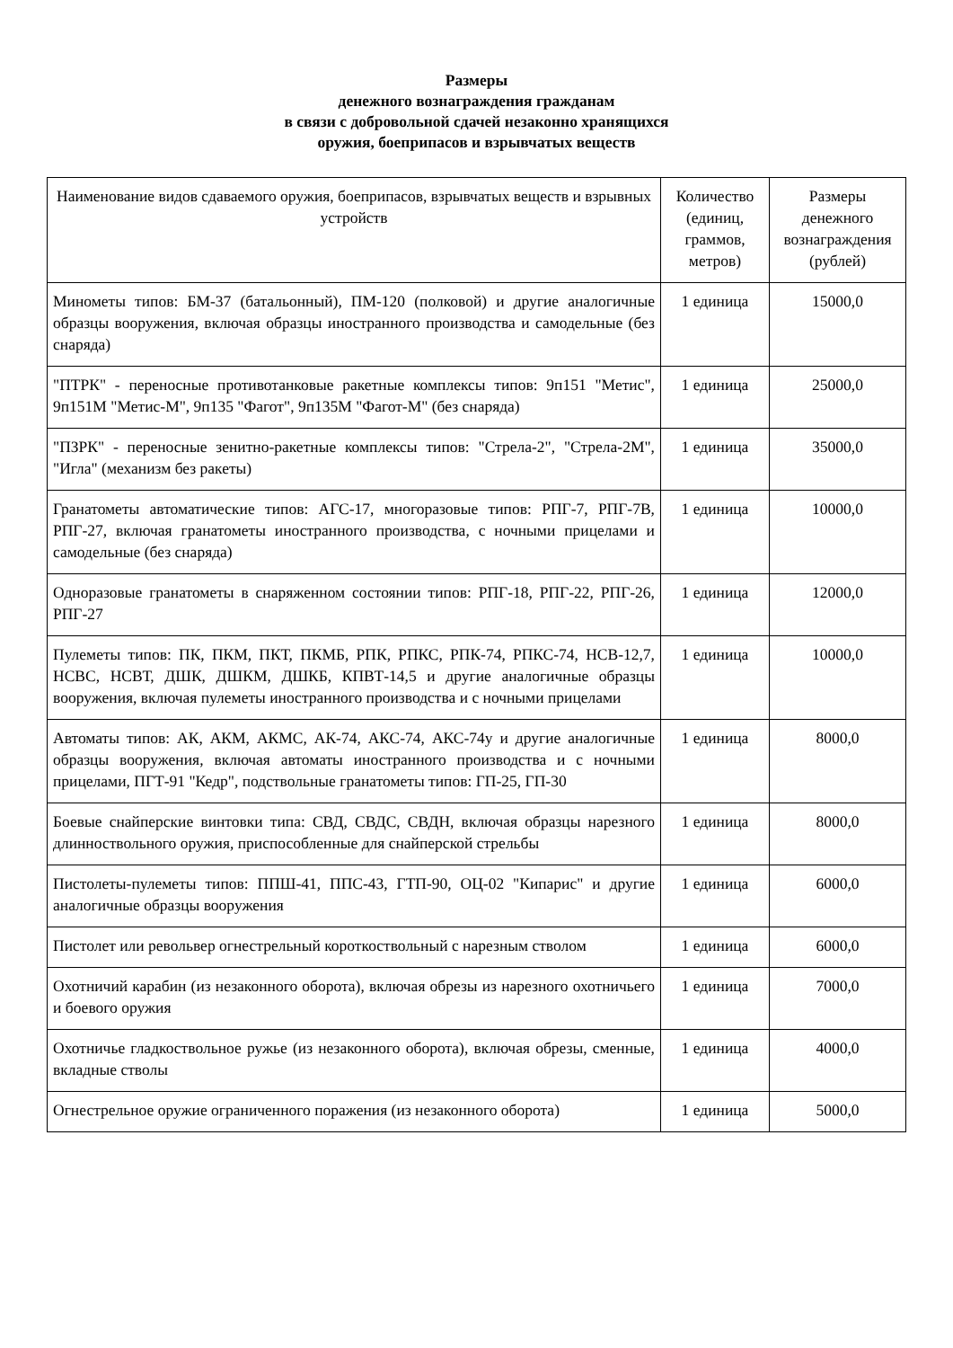Размеры
денежного вознаграждения гражданам
в связи с добровольной сдачей незаконно хранящихся
оружия, боеприпасов и взрывчатых веществ
| Наименование видов сдаваемого оружия, боеприпасов, взрывчатых веществ и взрывных устройств | Количество (единиц, граммов, метров) | Размеры денежного вознаграждения (рублей) |
| --- | --- | --- |
| Минометы типов: БМ-37 (батальонный), ПМ-120 (полковой) и другие аналогичные образцы вооружения, включая образцы иностранного производства и самодельные (без снаряда) | 1 единица | 15000,0 |
| "ПТРК" - переносные противотанковые ракетные комплексы типов: 9п151 "Метис", 9п151М "Метис-М", 9п135 "Фагот", 9п135М "Фагот-М" (без снаряда) | 1 единица | 25000,0 |
| "ПЗРК" - переносные зенитно-ракетные комплексы типов: "Стрела-2", "Стрела-2М", "Игла" (механизм без ракеты) | 1 единица | 35000,0 |
| Гранатометы автоматические типов: АГС-17, многоразовые типов: РПГ-7, РПГ-7В, РПГ-27, включая гранатометы иностранного производства, с ночными прицелами и самодельные (без снаряда) | 1 единица | 10000,0 |
| Одноразовые гранатометы в снаряженном состоянии типов: РПГ-18, РПГ-22, РПГ-26, РПГ-27 | 1 единица | 12000,0 |
| Пулеметы типов: ПК, ПКМ, ПКТ, ПКМБ, РПК, РПКС, РПК-74, РПКС-74, НСВ-12,7, НСВС, НСВТ, ДШК, ДШКМ, ДШКБ, КПВТ-14,5 и другие аналогичные образцы вооружения, включая пулеметы иностранного производства и с ночными прицелами | 1 единица | 10000,0 |
| Автоматы типов: АК, АКМ, АКМС, АК-74, АКС-74, АКС-74у и другие аналогичные образцы вооружения, включая автоматы иностранного производства и с ночными прицелами, ПГТ-91 "Кедр", подствольные гранатометы типов: ГП-25, ГП-30 | 1 единица | 8000,0 |
| Боевые снайперские винтовки типа: СВД, СВДС, СВДН, включая образцы нарезного длинноствольного оружия, приспособленные для снайперской стрельбы | 1 единица | 8000,0 |
| Пистолеты-пулеметы типов: ППШ-41, ППС-43, ГТП-90, ОЦ-02 "Кипарис" и другие аналогичные образцы вооружения | 1 единица | 6000,0 |
| Пистолет или револьвер огнестрельный короткоствольный с нарезным стволом | 1 единица | 6000,0 |
| Охотничий карабин (из незаконного оборота), включая обрезы из нарезного охотничьего и боевого оружия | 1 единица | 7000,0 |
| Охотничье гладкоствольное ружье (из незаконного оборота), включая обрезы, сменные, вкладные стволы | 1 единица | 4000,0 |
| Огнестрельное оружие ограниченного поражения (из незаконного оборота) | 1 единица | 5000,0 |